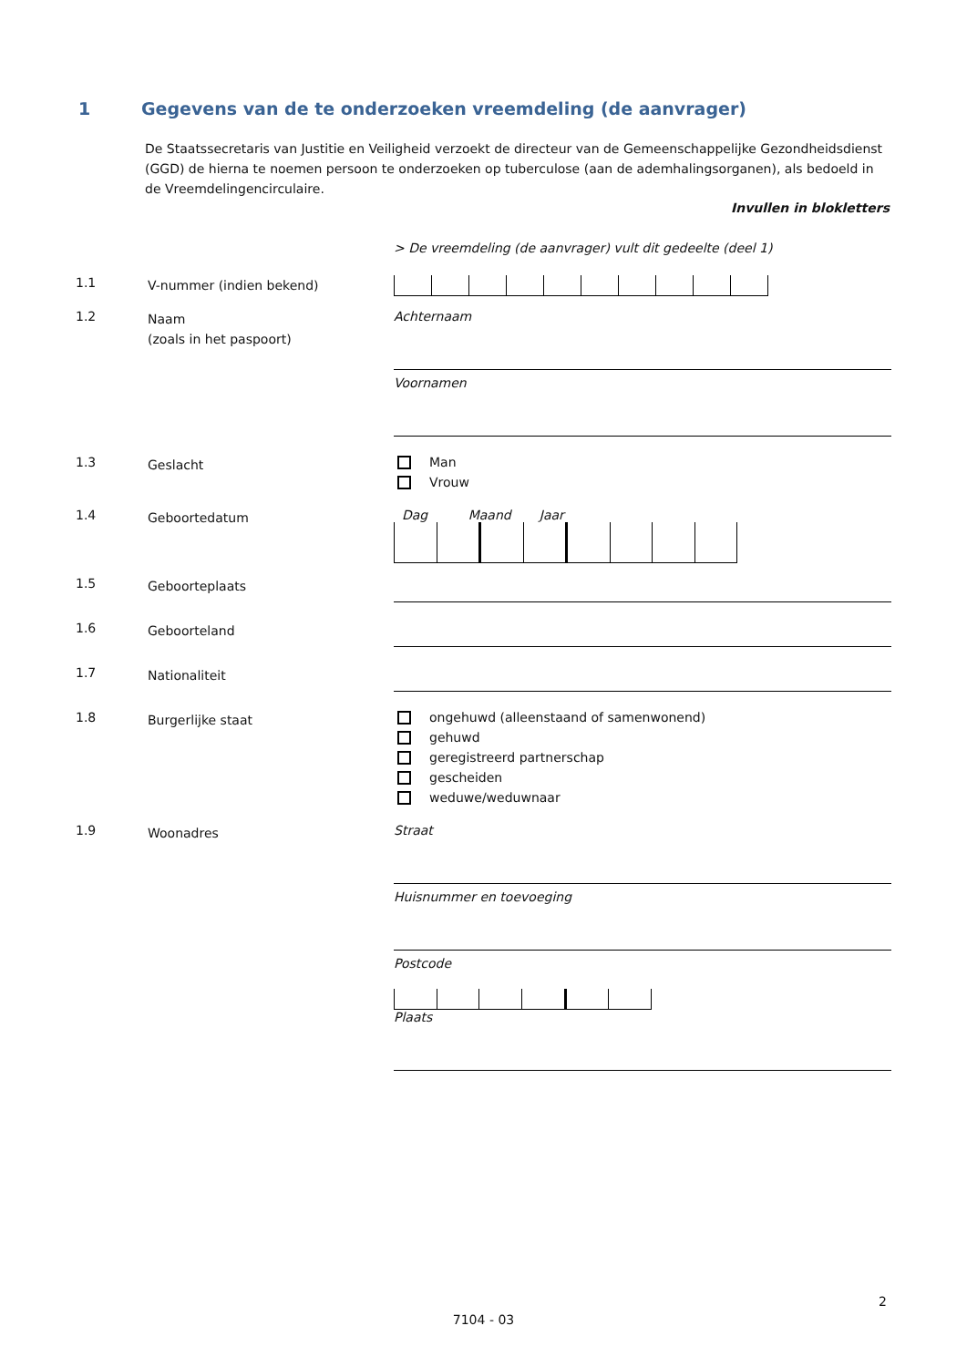1 Gegevens van de te onderzoeken vreemdeling (de aanvrager)
De Staatssecretaris van Justitie en Veiligheid verzoekt de directeur van de Gemeenschappelijke Gezondheidsdienst (GGD) de hierna te noemen persoon te onderzoeken op tuberculose (aan de ademhalingsorganen), als bedoeld in de Vreemdelingencirculaire.
Invullen in blokletters
> De vreemdeling (de aanvrager) vult dit gedeelte (deel 1)
1.1
V-nummer (indien bekend)
1.2
Naam
(zoals in het paspoort)
Achternaam
Voornamen
1.3
Geslacht
Man
Vrouw
1.4
Geboortedatum
Dag Maand Jaar
1.5
Geboorteplaats
1.6
Geboorteland
1.7
Nationaliteit
1.8
Burgerlijke staat
ongehuwd (alleenstaand of samenwonend)
gehuwd
geregistreerd partnerschap
gescheiden
weduwe/weduwnaar
1.9
Woonadres
Straat
Huisnummer en toevoeging
Postcode
Plaats
2
7104 - 03